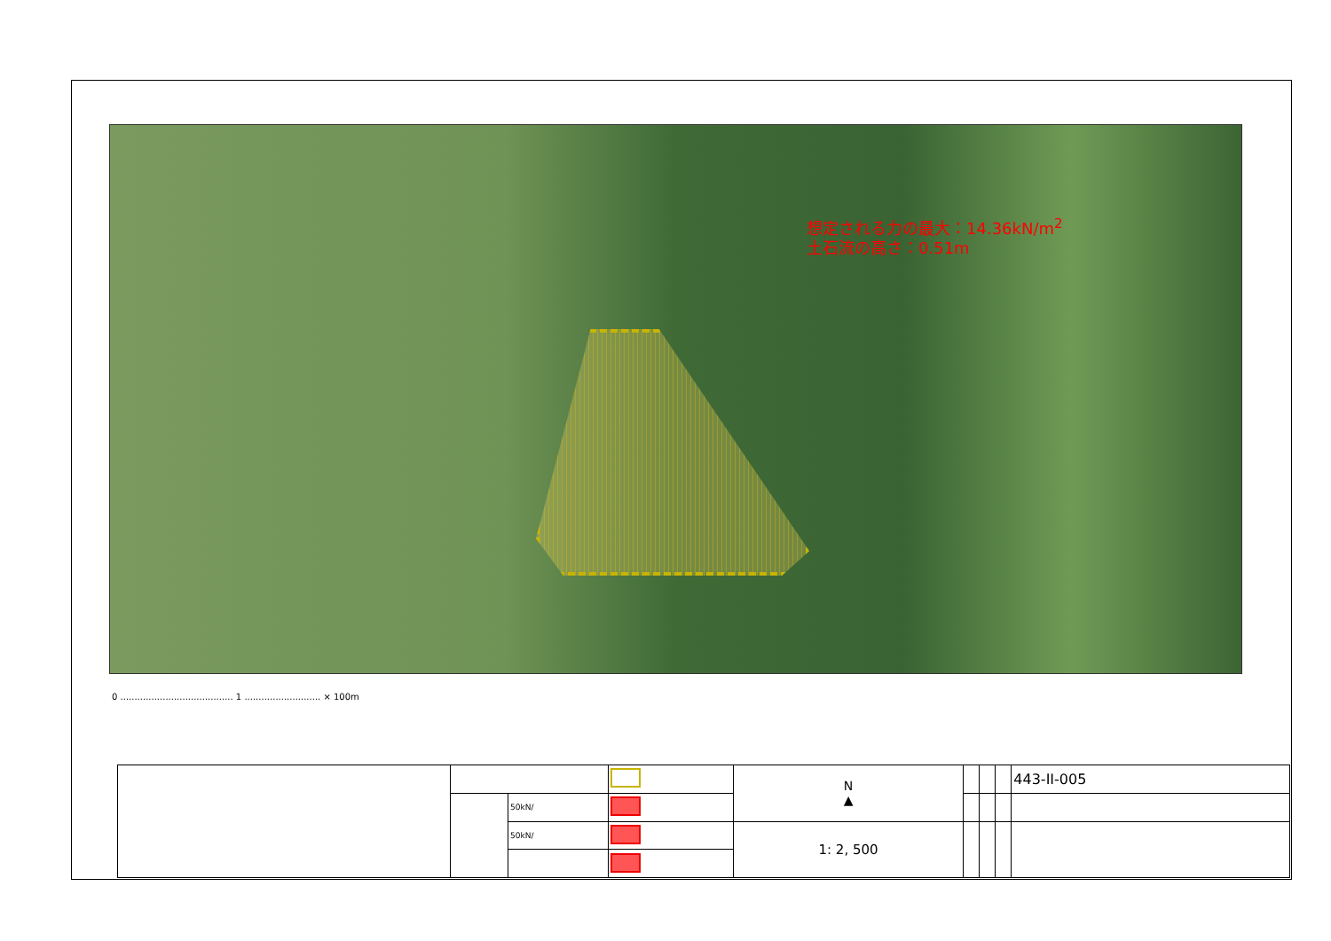想定される力の最大：14.36kN/m<sup>2</sup>
土石流の高さ：0.51m
0 ........................................ 1 ........................... × 100m
| | | | | N ▲ | | | | 443-II-005 |
| | | 50kN/ | | | | | | |
| | | 50kN/ | | 1: 2, 500 | | | | |